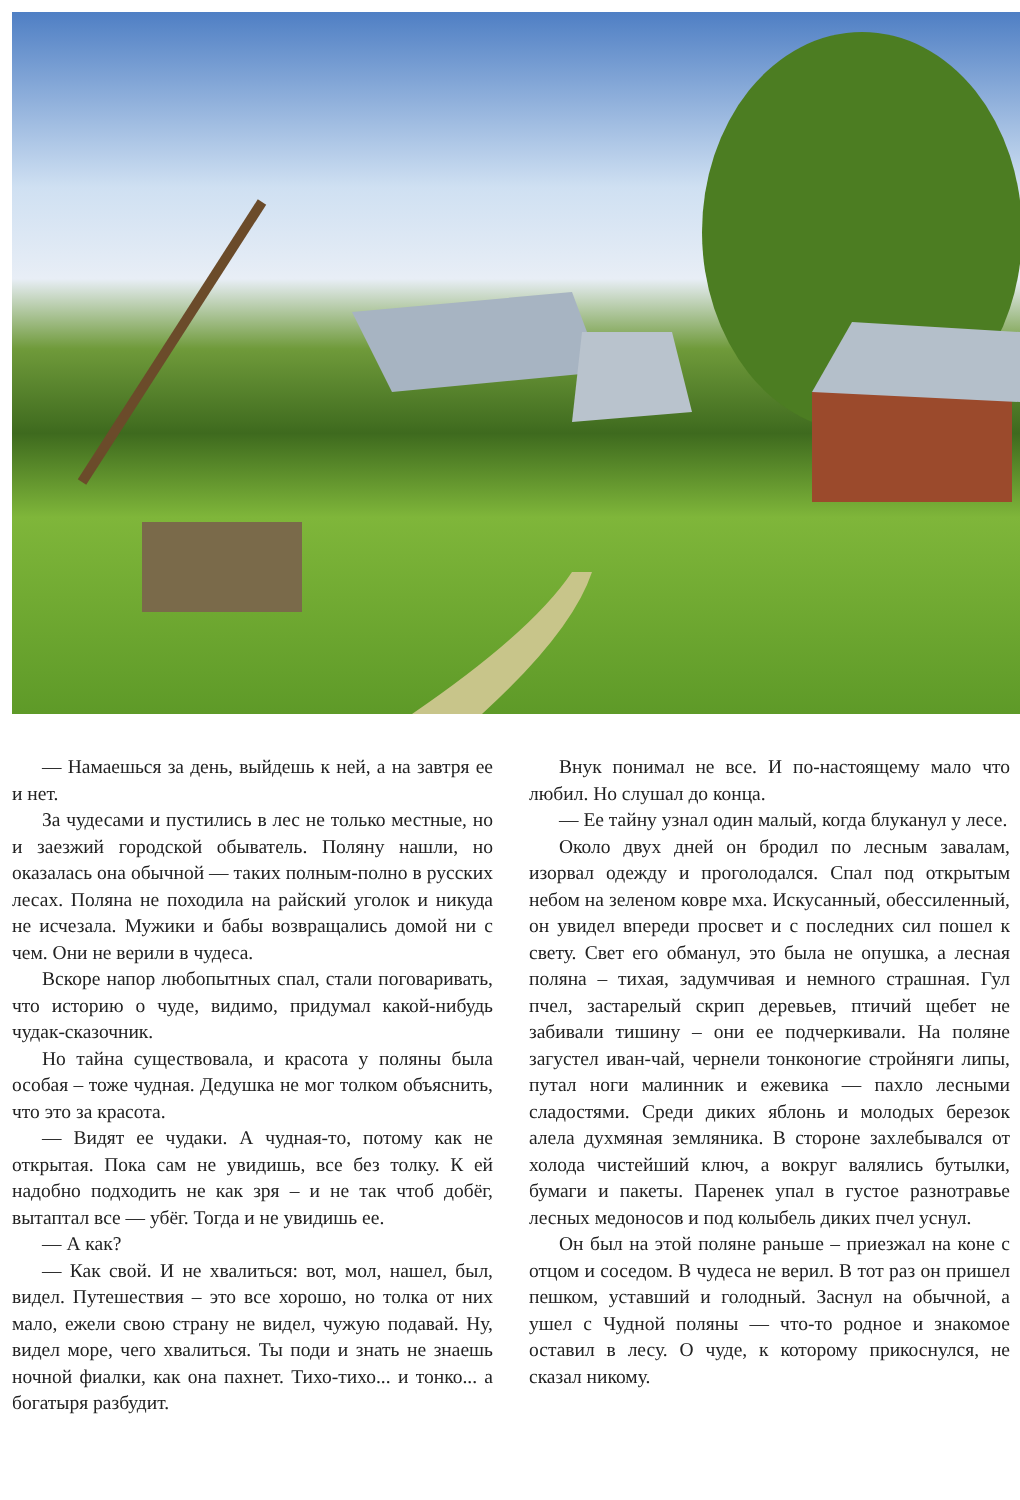— Намаешься за день, выйдешь к ней, а на завтря ее и нет.
За чудесами и пустились в лес не только местные, но и заезжий городской обыватель. Поляну нашли, но оказалась она обычной — таких полным-полно в русских лесах. Поляна не походила на райский уголок и никуда не исчезала. Мужики и бабы возвращались домой ни с чем. Они не верили в чудеса.
Вскоре напор любопытных спал, стали поговаривать, что историю о чуде, видимо, придумал какой-нибудь чудак-сказочник.
Но тайна существовала, и красота у поляны была особая – тоже чудная. Дедушка не мог толком объяснить, что это за красота.
— Видят ее чудаки. А чудная-то, потому как не открытая. Пока сам не увидишь, все без толку. К ей надобно подходить не как зря – и не так чтоб добёг, вытаптал все — убёг. Тогда и не увидишь ее.
— А как?
— Как свой. И не хвалиться: вот, мол, нашел, был, видел. Путешествия – это все хорошо, но толка от них мало, ежели свою страну не видел, чужую подавай. Ну, видел море, чего хвалиться. Ты поди и знать не знаешь ночной фиалки, как она пахнет. Тихо-тихо... и тонко... а богатыря разбудит.
Внук понимал не все. И по-настоящему мало что любил. Но слушал до конца.
— Ее тайну узнал один малый, когда блуканул у лесе.
Около двух дней он бродил по лесным завалам, изорвал одежду и проголодался. Спал под открытым небом на зеленом ковре мха. Искусанный, обессиленный, он увидел впереди просвет и с последних сил пошел к свету. Свет его обманул, это была не опушка, а лесная поляна – тихая, задумчивая и немного страшная. Гул пчел, застарелый скрип деревьев, птичий щебет не забивали тишину – они ее подчеркивали. На поляне загустел иван-чай, чернели тонконогие стройняги липы, путал ноги малинник и ежевика — пахло лесными сладостями. Среди диких яблонь и молодых березок алела духмяная земляника. В стороне захлебывался от холода чистейший ключ, а вокруг валялись бутылки, бумаги и пакеты. Паренек упал в густое разнотравье лесных медоносов и под колыбель диких пчел уснул.
Он был на этой поляне раньше – приезжал на коне с отцом и соседом. В чудеса не верил. В тот раз он пришел пешком, уставший и голодный. Заснул на обычной, а ушел с Чудной поляны — что-то родное и знакомое оставил в лесу. О чуде, к которому прикоснулся, не сказал никому.